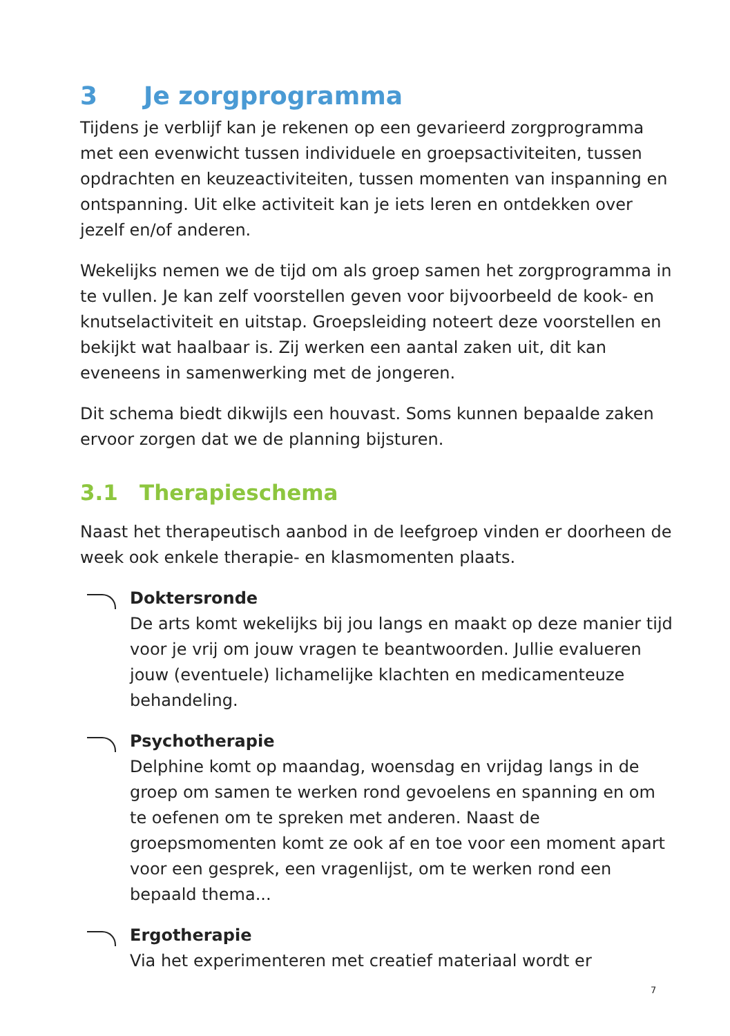3 Je zorgprogramma
Tijdens je verblijf kan je rekenen op een gevarieerd zorgprogramma met een evenwicht tussen individuele en groepsactiviteiten, tussen opdrachten en keuzeactiviteiten, tussen momenten van inspanning en ontspanning. Uit elke activiteit kan je iets leren en ontdekken over jezelf en/of anderen.
Wekelijks nemen we de tijd om als groep samen het zorgprogramma in te vullen. Je kan zelf voorstellen geven voor bijvoorbeeld de kook- en knutselactiviteit en uitstap. Groepsleiding noteert deze voorstellen en bekijkt wat haalbaar is. Zij werken een aantal zaken uit, dit kan eveneens in samenwerking met de jongeren.
Dit schema biedt dikwijls een houvast. Soms kunnen bepaalde zaken ervoor zorgen dat we de planning bijsturen.
3.1 Therapieschema
Naast het therapeutisch aanbod in de leefgroep vinden er doorheen de week ook enkele therapie- en klasmomenten plaats.
Doktersronde
De arts komt wekelijks bij jou langs en maakt op deze manier tijd voor je vrij om jouw vragen te beantwoorden. Jullie evalueren jouw (eventuele) lichamelijke klachten en medicamenteuze behandeling.
Psychotherapie
Delphine komt op maandag, woensdag en vrijdag langs in de groep om samen te werken rond gevoelens en spanning en om te oefenen om te spreken met anderen. Naast de groepsmomenten komt ze ook af en toe voor een moment apart voor een gesprek, een vragenlijst, om te werken rond een bepaald thema...
Ergotherapie
Via het experimenteren met creatief materiaal wordt er
7